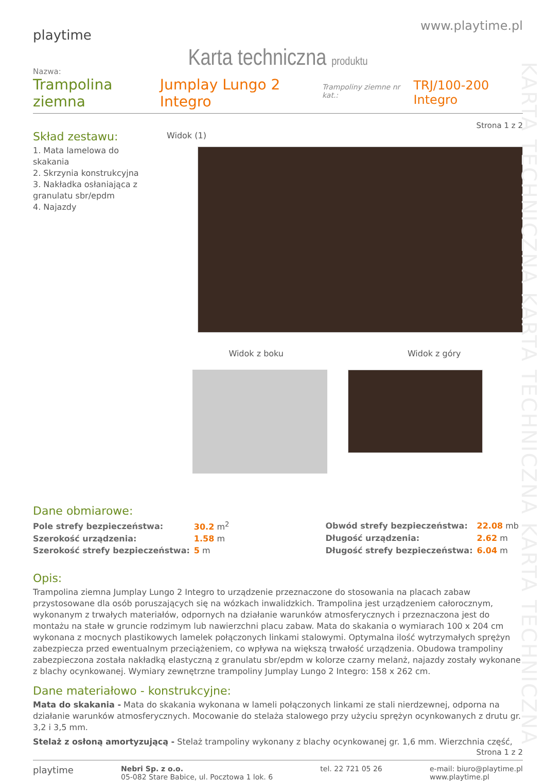KARTA TECHNICZNA KARTA TECHNICZNA KARTA TECHNICZNA
playtime
www.playtime.pl
Karta techniczna produktu
Nazwa:
Trampolina ziemna Jumplay Lungo 2 Integro Trampoliny ziemne nr kat.: TRJ/100-200 Integro
Strona 1 z 2
Skład zestawu:
1. Mata lamelowa do skakania
2. Skrzynia konstrukcyjna
3. Nakładka osłaniająca z granulatu sbr/epdm
4. Najazdy
Widok (1)
Widok z boku Widok z góry
Dane obmiarowe:
| Pole strefy bezpieczeństwa: | 30.2 m<sup>2</sup> |
| Szerokość urządzenia: | 1.58 m |
| Szerokość strefy bezpieczeństwa: | 5 m |
| Obwód strefy bezpieczeństwa: | 22.08 mb |
| Długość urządzenia: | 2.62 m |
| Długość strefy bezpieczeństwa: | 6.04 m |
Opis:
Trampolina ziemna Jumplay Lungo 2 Integro to urządzenie przeznaczone do stosowania na placach zabaw przystosowane dla osób poruszających się na wózkach inwalidzkich. Trampolina jest urządzeniem całorocznym, wykonanym z trwałych materiałów, odpornych na działanie warunków atmosferycznych i przeznaczona jest do montażu na stałe w gruncie rodzimym lub nawierzchni placu zabaw. Mata do skakania o wymiarach 100 x 204 cm wykonana z mocnych plastikowych lamelek połączonych linkami stalowymi. Optymalna ilość wytrzymałych sprężyn zabezpiecza przed ewentualnym przeciążeniem, co wpływa na większą trwałość urządzenia. Obudowa trampoliny zabezpieczona została nakładką elastyczną z granulatu sbr/epdm w kolorze czarny melanż, najazdy zostały wykonane z blachy ocynkowanej. Wymiary zewnętrzne trampoliny Jumplay Lungo 2 Integro: 158 x 262 cm.
Dane materiałowo - konstrukcyjne:
Mata do skakania - Mata do skakania wykonana w lameli połączonych linkami ze stali nierdzewnej, odporna na działanie warunków atmosferycznych. Mocowanie do stelaża stalowego przy użyciu sprężyn ocynkowanych z drutu gr. 3,2 i 3,5 mm.
Stelaż z osłoną amortyzującą - Stelaż trampoliny wykonany z blachy ocynkowanej gr. 1,6 mm. Wierzchnia część,
Strona 1 z 2
playtime
Nebri Sp. z o.o.
05-082 Stare Babice, ul. Pocztowa 1 lok. 6
tel. 22 721 05 26 e-mail: biuro@playtime.pl
www.playtime.pl